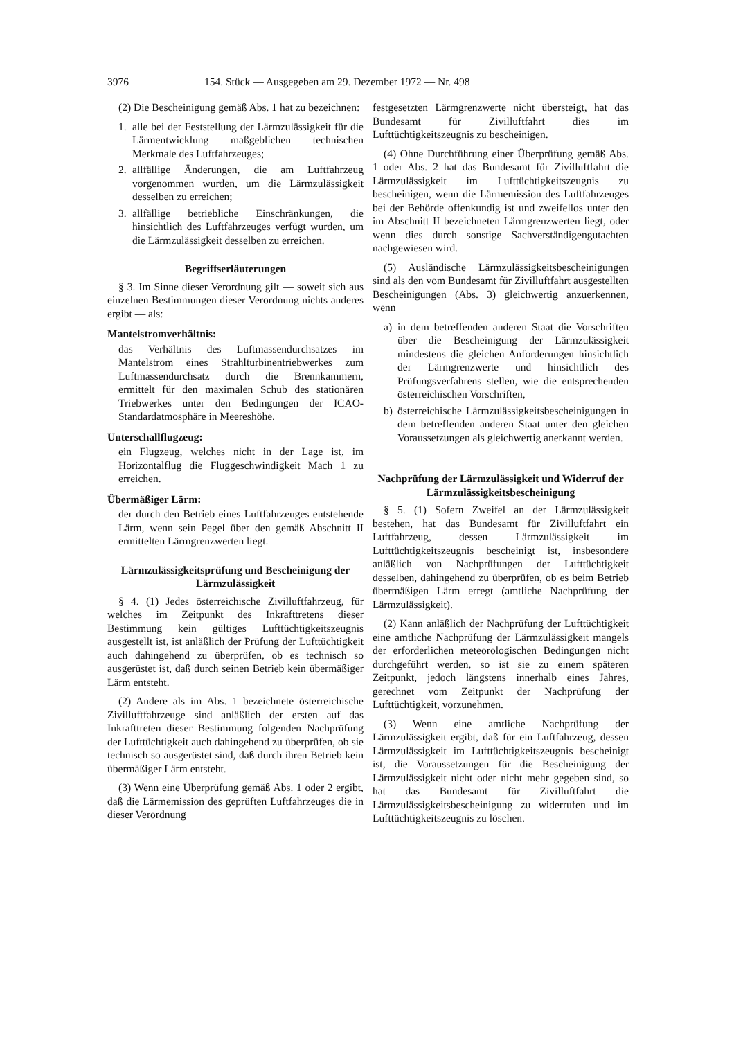3976 154. Stück — Ausgegeben am 29. Dezember 1972 — Nr. 498
(2) Die Bescheinigung gemäß Abs. 1 hat zu bezeichnen:
1. alle bei der Feststellung der Lärmzulässigkeit für die Lärmentwicklung maßgeblichen technischen Merkmale des Luftfahrzeuges;
2. allfällige Änderungen, die am Luftfahrzeug vorgenommen wurden, um die Lärmzulässigkeit desselben zu erreichen;
3. allfällige betriebliche Einschränkungen, die hinsichtlich des Luftfahrzeuges verfügt wurden, um die Lärmzulässigkeit desselben zu erreichen.
Begriffserläuterungen
§ 3. Im Sinne dieser Verordnung gilt — soweit sich aus einzelnen Bestimmungen dieser Verordnung nichts anderes ergibt — als:
Mantelstromverhältnis:
das Verhältnis des Luftmassendurchsatzes im Mantelstrom eines Strahlturbinentriebwerkes zum Luftmassendurchsatz durch die Brennkammern, ermittelt für den maximalen Schub des stationären Triebwerkes unter den Bedingungen der ICAO-Standardatmosphäre in Meereshöhe.
Unterschallflugzeug:
ein Flugzeug, welches nicht in der Lage ist, im Horizontalflug die Fluggeschwindigkeit Mach 1 zu erreichen.
Übermäßiger Lärm:
der durch den Betrieb eines Luftfahrzeuges entstehende Lärm, wenn sein Pegel über den gemäß Abschnitt II ermittelten Lärmgrenzwerten liegt.
Lärmzulässigkeitsprüfung und Bescheinigung der Lärmzulässigkeit
§ 4. (1) Jedes österreichische Zivilluftfahrzeug, für welches im Zeitpunkt des Inkrafttretens dieser Bestimmung kein gültiges Lufttüchtigkeitszeugnis ausgestellt ist, ist anläßlich der Prüfung der Lufttüchtigkeit auch dahingehend zu überprüfen, ob es technisch so ausgerüstet ist, daß durch seinen Betrieb kein übermäßiger Lärm entsteht.
(2) Andere als im Abs. 1 bezeichnete österreichische Zivilluftfahrzeuge sind anläßlich der ersten auf das Inkrafttreten dieser Bestimmung folgenden Nachprüfung der Lufttüchtigkeit auch dahingehend zu überprüfen, ob sie technisch so ausgerüstet sind, daß durch ihren Betrieb kein übermäßiger Lärm entsteht.
(3) Wenn eine Überprüfung gemäß Abs. 1 oder 2 ergibt, daß die Lärmemission des geprüften Luftfahrzeuges die in dieser Verordnung
festgesetzten Lärmgrenzwerte nicht übersteigt, hat das Bundesamt für Zivilluftfahrt dies im Lufttüchtigkeitszeugnis zu bescheinigen.
(4) Ohne Durchführung einer Überprüfung gemäß Abs. 1 oder Abs. 2 hat das Bundesamt für Zivilluftfahrt die Lärmzulässigkeit im Lufttüchtigkeitszeugnis zu bescheinigen, wenn die Lärmemission des Luftfahrzeuges bei der Behörde offenkundig ist und zweifellos unter den im Abschnitt II bezeichneten Lärmgrenzwerten liegt, oder wenn dies durch sonstige Sachverständigengutachten nachgewiesen wird.
(5) Ausländische Lärmzulässigkeitsbescheinigungen sind als den vom Bundesamt für Zivilluftfahrt ausgestellten Bescheinigungen (Abs. 3) gleichwertig anzuerkennen, wenn
a) in dem betreffenden anderen Staat die Vorschriften über die Bescheinigung der Lärmzulässigkeit mindestens die gleichen Anforderungen hinsichtlich der Lärmgrenzwerte und hinsichtlich des Prüfungsverfahrens stellen, wie die entsprechenden österreichischen Vorschriften,
b) österreichische Lärmzulässigkeitsbescheinigungen in dem betreffenden anderen Staat unter den gleichen Voraussetzungen als gleichwertig anerkannt werden.
Nachprüfung der Lärmzulässigkeit und Widerruf der Lärmzulässigkeitsbescheinigung
§ 5. (1) Sofern Zweifel an der Lärmzulässigkeit bestehen, hat das Bundesamt für Zivilluftfahrt ein Luftfahrzeug, dessen Lärmzulässigkeit im Lufttüchtigkeitszeugnis bescheinigt ist, insbesondere anläßlich von Nachprüfungen der Lufttüchtigkeit desselben, dahingehend zu überprüfen, ob es beim Betrieb übermäßigen Lärm erregt (amtliche Nachprüfung der Lärmzulässigkeit).
(2) Kann anläßlich der Nachprüfung der Lufttüchtigkeit eine amtliche Nachprüfung der Lärmzulässigkeit mangels der erforderlichen meteorologischen Bedingungen nicht durchgeführt werden, so ist sie zu einem späteren Zeitpunkt, jedoch längstens innerhalb eines Jahres, gerechnet vom Zeitpunkt der Nachprüfung der Lufttüchtigkeit, vorzunehmen.
(3) Wenn eine amtliche Nachprüfung der Lärmzulässigkeit ergibt, daß für ein Luftfahrzeug, dessen Lärmzulässigkeit im Lufttüchtigkeitszeugnis bescheinigt ist, die Voraussetzungen für die Bescheinigung der Lärmzulässigkeit nicht oder nicht mehr gegeben sind, so hat das Bundesamt für Zivilluftfahrt die Lärmzulässigkeitsbescheinigung zu widerrufen und im Lufttüchtigkeitszeugnis zu löschen.